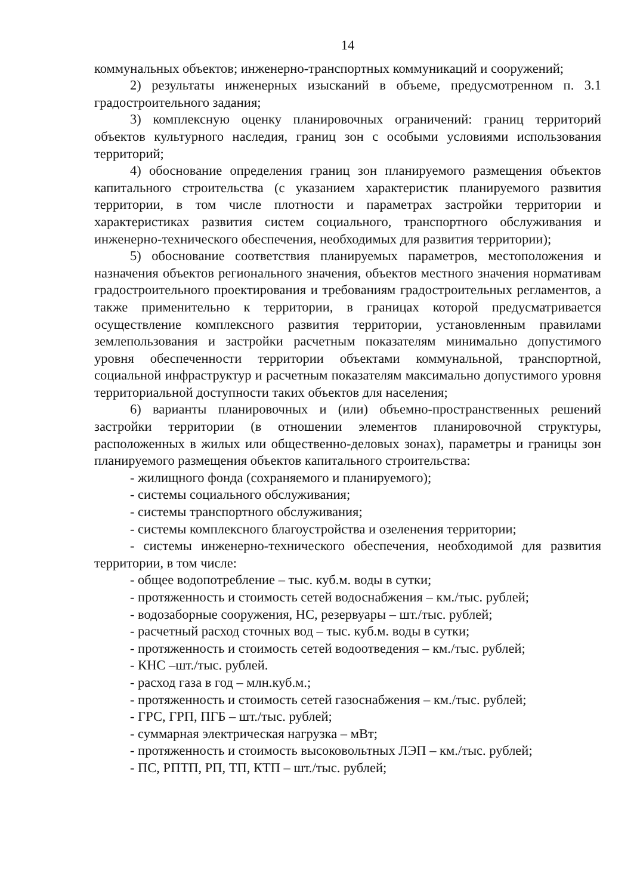14
коммунальных объектов; инженерно-транспортных коммуникаций и сооружений;
2) результаты инженерных изысканий в объеме, предусмотренном п. 3.1 градостроительного задания;
3) комплексную оценку планировочных ограничений: границ территорий объектов культурного наследия, границ зон с особыми условиями использования территорий;
4) обоснование определения границ зон планируемого размещения объектов капитального строительства (с указанием характеристик планируемого развития территории, в том числе плотности и параметрах застройки территории и характеристиках развития систем социального, транспортного обслуживания и инженерно-технического обеспечения, необходимых для развития территории);
5) обоснование соответствия планируемых параметров, местоположения и назначения объектов регионального значения, объектов местного значения нормативам градостроительного проектирования и требованиям градостроительных регламентов, а также применительно к территории, в границах которой предусматривается осуществление комплексного развития территории, установленным правилами землепользования и застройки расчетным показателям минимально допустимого уровня обеспеченности территории объектами коммунальной, транспортной, социальной инфраструктур и расчетным показателям максимально допустимого уровня территориальной доступности таких объектов для населения;
6) варианты планировочных и (или) объемно-пространственных решений застройки территории (в отношении элементов планировочной структуры, расположенных в жилых или общественно-деловых зонах), параметры и границы зон планируемого размещения объектов капитального строительства:
- жилищного фонда (сохраняемого и планируемого);
- системы социального обслуживания;
- системы транспортного обслуживания;
- системы комплексного благоустройства и озеленения территории;
- системы инженерно-технического обеспечения, необходимой для развития территории, в том числе:
- общее водопотребление – тыс. куб.м. воды в сутки;
- протяженность и стоимость сетей водоснабжения – км./тыс. рублей;
- водозаборные сооружения, НС, резервуары – шт./тыс. рублей;
- расчетный расход сточных вод – тыс. куб.м. воды в сутки;
- протяженность и стоимость сетей водоотведения – км./тыс. рублей;
- КНС –шт./тыс. рублей.
- расход газа в год – млн.куб.м.;
- протяженность и стоимость сетей газоснабжения – км./тыс. рублей;
- ГРС, ГРП, ПГБ – шт./тыс. рублей;
- суммарная электрическая нагрузка – мВт;
- протяженность и стоимость высоковольтных ЛЭП – км./тыс. рублей;
- ПС, РПТП, РП, ТП, КТП – шт./тыс. рублей;